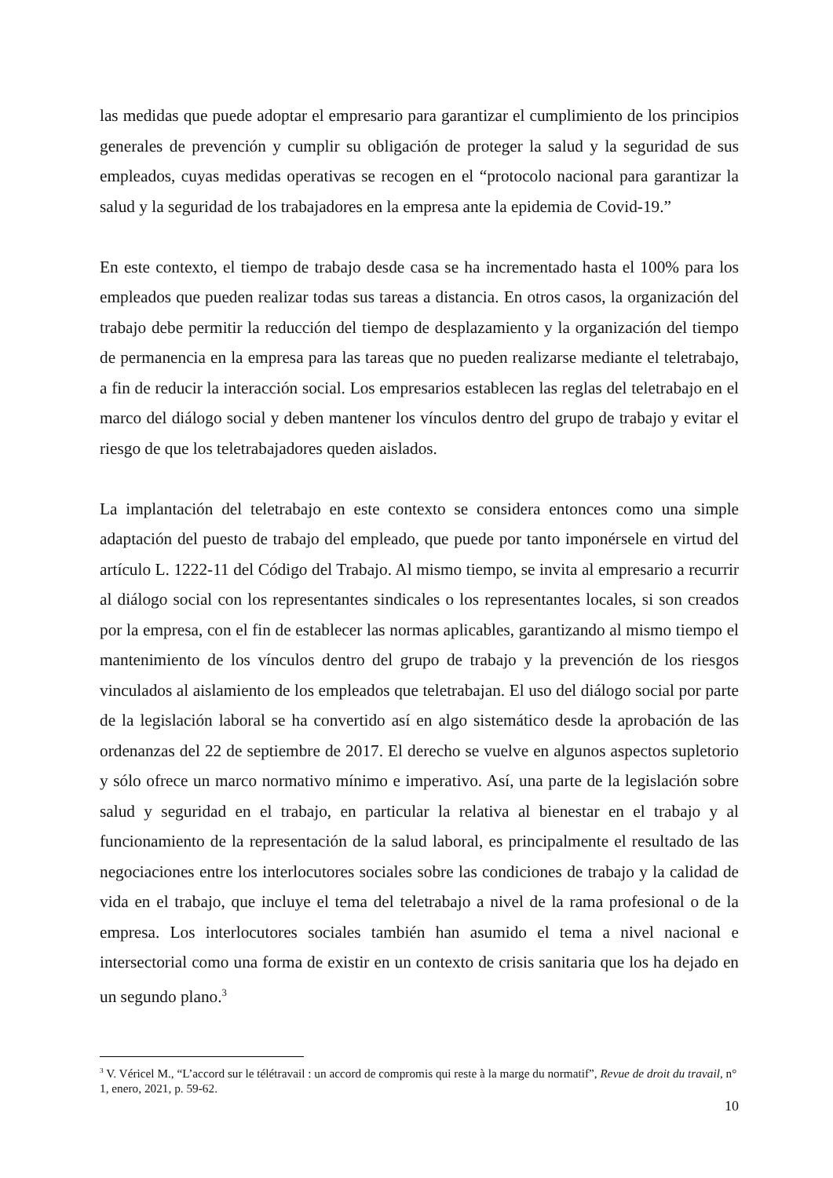las medidas que puede adoptar el empresario para garantizar el cumplimiento de los principios generales de prevención y cumplir su obligación de proteger la salud y la seguridad de sus empleados, cuyas medidas operativas se recogen en el “protocolo nacional para garantizar la salud y la seguridad de los trabajadores en la empresa ante la epidemia de Covid-19.”
En este contexto, el tiempo de trabajo desde casa se ha incrementado hasta el 100% para los empleados que pueden realizar todas sus tareas a distancia. En otros casos, la organización del trabajo debe permitir la reducción del tiempo de desplazamiento y la organización del tiempo de permanencia en la empresa para las tareas que no pueden realizarse mediante el teletrabajo, a fin de reducir la interacción social. Los empresarios establecen las reglas del teletrabajo en el marco del diálogo social y deben mantener los vínculos dentro del grupo de trabajo y evitar el riesgo de que los teletrabajadores queden aislados.
La implantación del teletrabajo en este contexto se considera entonces como una simple adaptación del puesto de trabajo del empleado, que puede por tanto imponérsele en virtud del artículo L. 1222-11 del Código del Trabajo. Al mismo tiempo, se invita al empresario a recurrir al diálogo social con los representantes sindicales o los representantes locales, si son creados por la empresa, con el fin de establecer las normas aplicables, garantizando al mismo tiempo el mantenimiento de los vínculos dentro del grupo de trabajo y la prevención de los riesgos vinculados al aislamiento de los empleados que teletrabajan. El uso del diálogo social por parte de la legislación laboral se ha convertido así en algo sistemático desde la aprobación de las ordenanzas del 22 de septiembre de 2017. El derecho se vuelve en algunos aspectos supletorio y sólo ofrece un marco normativo mínimo e imperativo. Así, una parte de la legislación sobre salud y seguridad en el trabajo, en particular la relativa al bienestar en el trabajo y al funcionamiento de la representación de la salud laboral, es principalmente el resultado de las negociaciones entre los interlocutores sociales sobre las condiciones de trabajo y la calidad de vida en el trabajo, que incluye el tema del teletrabajo a nivel de la rama profesional o de la empresa. Los interlocutores sociales también han asumido el tema a nivel nacional e intersectorial como una forma de existir en un contexto de crisis sanitaria que los ha dejado en un segundo plano.<sup>3</sup>
<sup>3</sup> V. Véricel M., “L’accord sur le télétravail : un accord de compromis qui reste à la marge du normatif”, Revue de droit du travail, n° 1, enero, 2021, p. 59-62.
10